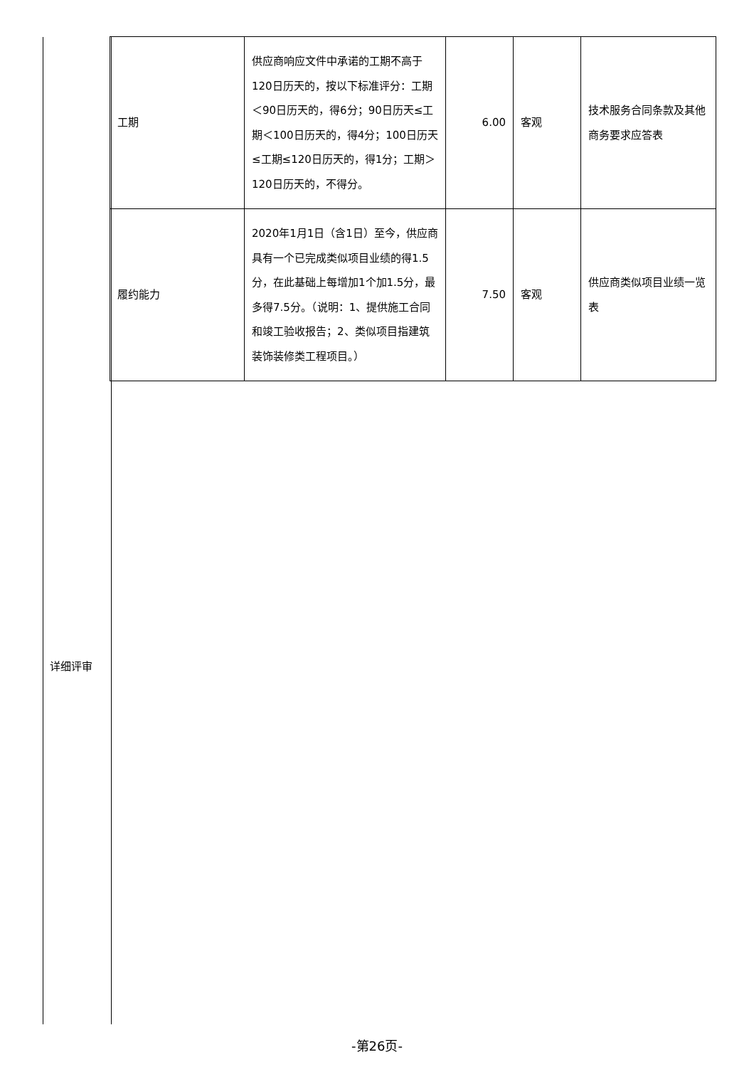详细评审
| 工期 | 供应商响应文件中承诺的工期不高于120日历天的，按以下标准评分：工期＜90日历天的，得6分；90日历天≤工期＜100日历天的，得4分；100日历天≤工期≤120日历天的，得1分；工期＞120日历天的，不得分。 | 6.00 | 客观 | 技术服务合同条款及其他商务要求应答表 |
| 履约能力 | 2020年1月1日（含1日）至今，供应商具有一个已完成类似项目业绩的得1.5分，在此基础上每增加1个加1.5分，最多得7.5分。（说明：1、提供施工合同和竣工验收报告；2、类似项目指建筑装饰装修类工程项目。） | 7.50 | 客观 | 供应商类似项目业绩一览表 |
-第26页-